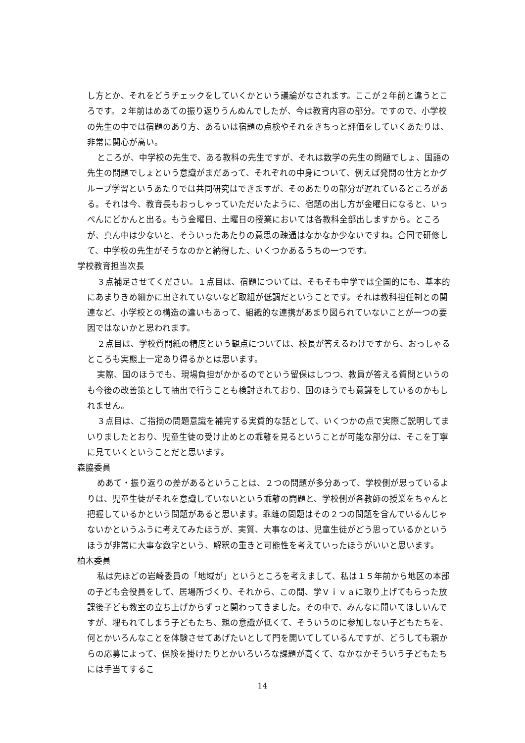し方とか、それをどうチェックをしていくかという議論がなされます。ここが２年前と違うところです。２年前はめあての振り返りうんぬんでしたが、今は教育内容の部分。ですので、小学校の先生の中では宿題のあり方、あるいは宿題の点検やそれをきちっと評価をしていくあたりは、非常に関心が高い。
ところが、中学校の先生で、ある教科の先生ですが、それは数学の先生の問題でしょ、国語の先生の問題でしょという意識がまだあって、それぞれの中身について、例えば発問の仕方とかグループ学習というあたりでは共同研究はできますが、そのあたりの部分が遅れているところがある。それは今、教育長もおっしゃっていただいたように、宿題の出し方が金曜日になると、いっぺんにどかんと出る。もう金曜日、土曜日の授業においては各教科全部出しますから。ところが、真ん中は少ないと、そういったあたりの意思の疎通はなかなか少ないですね。合同で研修して、中学校の先生がそうなのかと納得した、いくつかあるうちの一つです。
学校教育担当次長
３点補足させてください。１点目は、宿題については、そもそも中学では全国的にも、基本的にあまりきめ細かに出されていないなど取組が低調だということです。それは教科担任制との関連など、小学校との構造の違いもあって、組織的な連携があまり図られていないことが一つの要因ではないかと思われます。
２点目は、学校質問紙の精度という観点については、校長が答えるわけですから、おっしゃるところも実態上一定あり得るかとは思います。
実際、国のほうでも、現場負担がかかるのでという留保はしつつ、教員が答える質問というのも今後の改善策として抽出で行うことも検討されており、国のほうでも意識をしているのかもしれません。
３点目は、ご指摘の問題意識を補完する実質的な話として、いくつかの点で実際ご説明してまいりましたとおり、児童生徒の受け止めとの乖離を見るということが可能な部分は、そこを丁寧に見ていくということだと思います。
森脇委員
めあて・振り返りの差があるということは、２つの問題が多分あって、学校側が思っているよりは、児童生徒がそれを意識していないという乖離の問題と、学校側が各教師の授業をちゃんと把握しているかという問題があると思います。乖離の問題はその２つの問題を含んでいるんじゃないかというふうに考えてみたほうが、実質、大事なのは、児童生徒がどう思っているかというほうが非常に大事な数字という、解釈の重きと可能性を考えていったほうがいいと思います。
柏木委員
私は先ほどの岩崎委員の「地域が」というところを考えまして、私は１５年前から地区の本部の子ども会役員をして、居場所づくり、それから、この間、学Ｖｉｖａに取り上げてもらった放課後子ども教室の立ち上げからずっと関わってきました。その中で、みんなに聞いてほしいんですが、埋もれてしまう子どもたち、親の意識が低くて、そういうのに参加しない子どもたちを、何とかいろんなことを体験させてあげたいとして門を開いてしているんですが、どうしても親からの応募によって、保険を掛けたりとかいろいろな課題が高くて、なかなかそういう子どもたちには手当てするこ
14